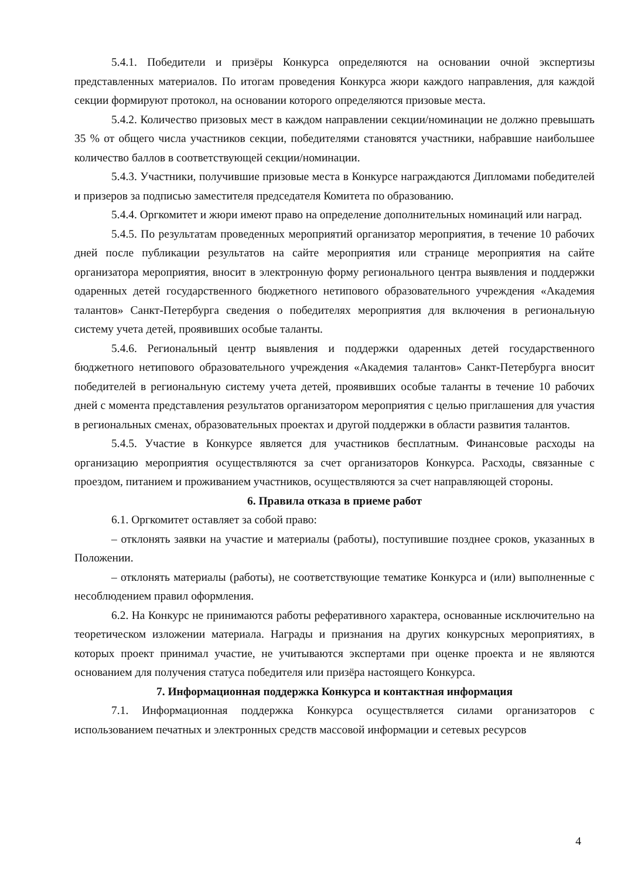5.4.1. Победители и призёры Конкурса определяются на основании очной экспертизы представленных материалов. По итогам проведения Конкурса жюри каждого направления, для каждой секции формируют протокол, на основании которого определяются призовые места.
5.4.2. Количество призовых мест в каждом направлении секции/номинации не должно превышать 35 % от общего числа участников секции, победителями становятся участники, набравшие наибольшее количество баллов в соответствующей секции/номинации.
5.4.3. Участники, получившие призовые места в Конкурсе награждаются Дипломами победителей и призеров за подписью заместителя председателя Комитета по образованию.
5.4.4. Оргкомитет и жюри имеют право на определение дополнительных номинаций или наград.
5.4.5. По результатам проведенных мероприятий организатор мероприятия, в течение 10 рабочих дней после публикации результатов на сайте мероприятия или странице мероприятия на сайте организатора мероприятия, вносит в электронную форму регионального центра выявления и поддержки одаренных детей государственного бюджетного нетипового образовательного учреждения «Академия талантов» Санкт-Петербурга сведения о победителях мероприятия для включения в региональную систему учета детей, проявивших особые таланты.
5.4.6. Региональный центр выявления и поддержки одаренных детей государственного бюджетного нетипового образовательного учреждения «Академия талантов» Санкт-Петербурга вносит победителей в региональную систему учета детей, проявивших особые таланты в течение 10 рабочих дней с момента представления результатов организатором мероприятия с целью приглашения для участия в региональных сменах, образовательных проектах и другой поддержки в области развития талантов.
5.4.5. Участие в Конкурсе является для участников бесплатным. Финансовые расходы на организацию мероприятия осуществляются за счет организаторов Конкурса. Расходы, связанные с проездом, питанием и проживанием участников, осуществляются за счет направляющей стороны.
6. Правила отказа в приеме работ
6.1. Оргкомитет оставляет за собой право:
– отклонять заявки на участие и материалы (работы), поступившие позднее сроков, указанных в Положении.
– отклонять материалы (работы), не соответствующие тематике Конкурса и (или) выполненные с несоблюдением правил оформления.
6.2. На Конкурс не принимаются работы реферативного характера, основанные исключительно на теоретическом изложении материала. Награды и признания на других конкурсных мероприятиях, в которых проект принимал участие, не учитываются экспертами при оценке проекта и не являются основанием для получения статуса победителя или призёра настоящего Конкурса.
7. Информационная поддержка Конкурса и контактная информация
7.1. Информационная поддержка Конкурса осуществляется силами организаторов с использованием печатных и электронных средств массовой информации и сетевых ресурсов
4